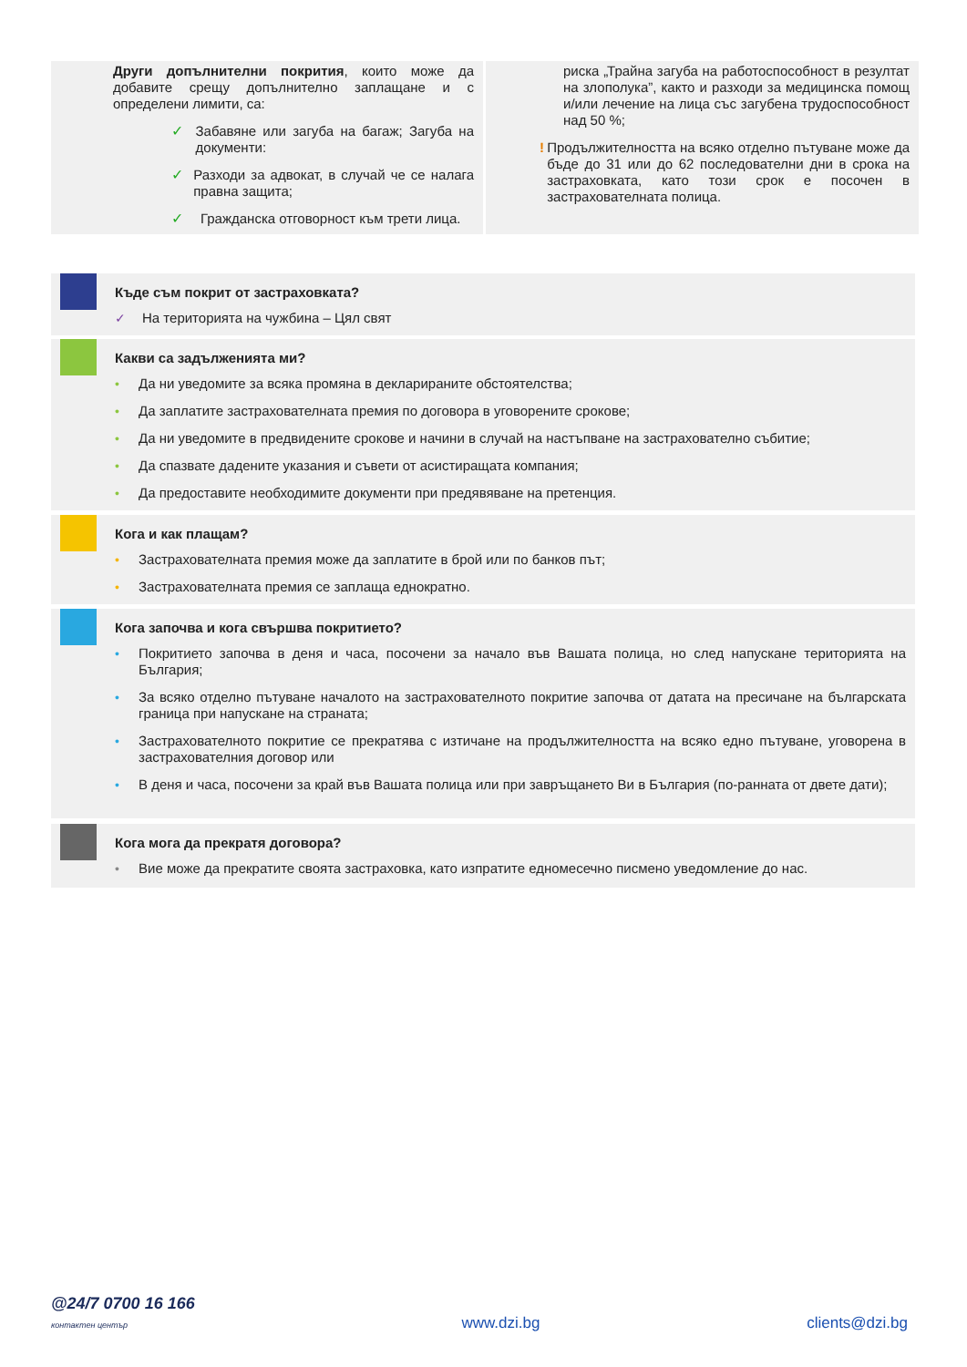Други допълнителни покрития, които може да добавите срещу допълнително заплащане и с определени лимити, са:
✓ Забавяне или загуба на багаж; Загуба на документи:
✓ Разходи за адвокат, в случай че се налага правна защита;
✓ Гражданска отговорност към трети лица.
риска „Трайна загуба на работоспособност в резултат на злополука”, както и разходи за медицинска помощ и/или лечение на лица със загубена трудоспособност над 50 %;
! Продължителността на всяко отделно пътуване може да бъде до 31 или до 62 последователни дни в срока на застраховката, като този срок е посочен в застрахователната полица.
Къде съм покрит от застраховката?
✓ На територията на чужбина – Цял свят
Какви са задълженията ми?
• Да ни уведомите за всяка промяна в декларираните обстоятелства;
• Да заплатите застрахователната премия по договора в уговорените срокове;
• Да ни уведомите в предвидените срокове и начини в случай на настъпване на застрахователно събитие;
• Да спазвате дадените указания и съвети от асистиращата компания;
• Да предоставите необходимите документи при предявяване на претенция.
Кога и как плащам?
• Застрахователната премия може да заплатите в брой или по банков път;
• Застрахователната премия се заплаща еднократно.
Кога започва и кога свършва покритието?
• Покритието започва в деня и часа, посочени за начало във Вашата полица, но след напускане територията на България;
• За всяко отделно пътуване началото на застрахователното покритие започва от датата на пресичане на българската граница при напускане на страната;
• Застрахователното покритие се прекратява с изтичане на продължителността на всяко едно пътуване, уговорена в застрахователния договор или
• В деня и часа, посочени за край във Вашата полица или при завръщането Ви в България (по-ранната от двете дати);
Кога мога да прекратя договора?
• Вие може да прекратите своята застраховка, като изпратите едномесечно писмено уведомление до нас.
@24/7 0700 16 166
контактен център
www.dzi.bg clients@dzi.bg